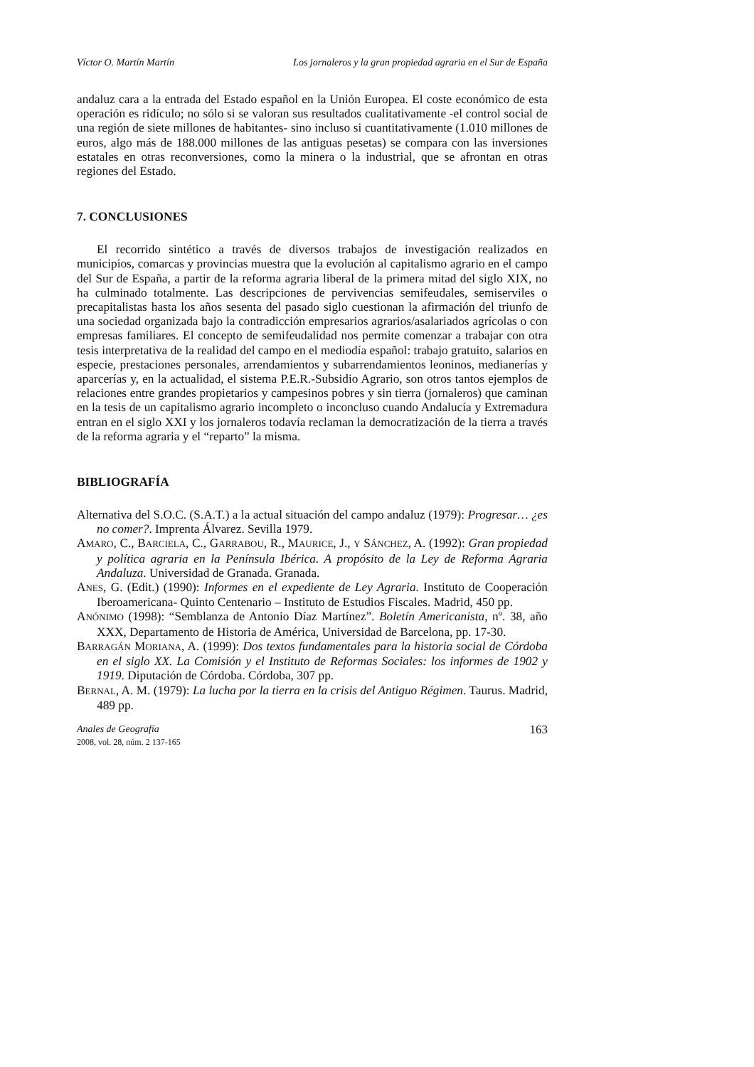Víctor O. Martín Martín Los jornaleros y la gran propiedad agraria en el Sur de España
andaluz cara a la entrada del Estado español en la Unión Europea. El coste económico de esta operación es ridículo; no sólo si se valoran sus resultados cualitativamente -el control social de una región de siete millones de habitantes- sino incluso si cuantitativamente (1.010 millones de euros, algo más de 188.000 millones de las antiguas pesetas) se compara con las inversiones estatales en otras reconversiones, como la minera o la industrial, que se afrontan en otras regiones del Estado.
7. CONCLUSIONES
El recorrido sintético a través de diversos trabajos de investigación realizados en municipios, comarcas y provincias muestra que la evolución al capitalismo agrario en el campo del Sur de España, a partir de la reforma agraria liberal de la primera mitad del siglo XIX, no ha culminado totalmente. Las descripciones de pervivencias semifeudales, semiserviles o precapitalistas hasta los años sesenta del pasado siglo cuestionan la afirmación del triunfo de una sociedad organizada bajo la contradicción empresarios agrarios/asalariados agrícolas o con empresas familiares. El concepto de semifeudalidad nos permite comenzar a trabajar con otra tesis interpretativa de la realidad del campo en el mediodía español: trabajo gratuito, salarios en especie, prestaciones personales, arrendamientos y subarrendamientos leoninos, medianerías y aparcerías y, en la actualidad, el sistema P.E.R.-Subsidio Agrario, son otros tantos ejemplos de relaciones entre grandes propietarios y campesinos pobres y sin tierra (jornaleros) que caminan en la tesis de un capitalismo agrario incompleto o inconcluso cuando Andalucía y Extremadura entran en el siglo XXI y los jornaleros todavía reclaman la democratización de la tierra a través de la reforma agraria y el “reparto” la misma.
BIBLIOGRAFÍA
Alternativa del S.O.C. (S.A.T.) a la actual situación del campo andaluz (1979): Progresar… ¿es no comer?. Imprenta Álvarez. Sevilla 1979.
AMARO, C., BARCIELA, C., GARRABOU, R., MAURICE, J., Y SÁNCHEZ, A. (1992): Gran propiedad y política agraria en la Península Ibérica. A propósito de la Ley de Reforma Agraria Andaluza. Universidad de Granada. Granada.
ANES, G. (Edit.) (1990): Informes en el expediente de Ley Agraria. Instituto de Cooperación Iberoamericana- Quinto Centenario – Instituto de Estudios Fiscales. Madrid, 450 pp.
ANÓNIMO (1998): “Semblanza de Antonio Díaz Martínez”. Boletín Americanista, nº. 38, año XXX, Departamento de Historia de América, Universidad de Barcelona, pp. 17-30.
BARRAGÁN MORIANA, A. (1999): Dos textos fundamentales para la historia social de Córdoba en el siglo XX. La Comisión y el Instituto de Reformas Sociales: los informes de 1902 y 1919. Diputación de Córdoba. Córdoba, 307 pp.
BERNAL, A. M. (1979): La lucha por la tierra en la crisis del Antiguo Régimen. Taurus. Madrid, 489 pp.
Anales de Geografía
2008, vol. 28, núm. 2 137-165
163